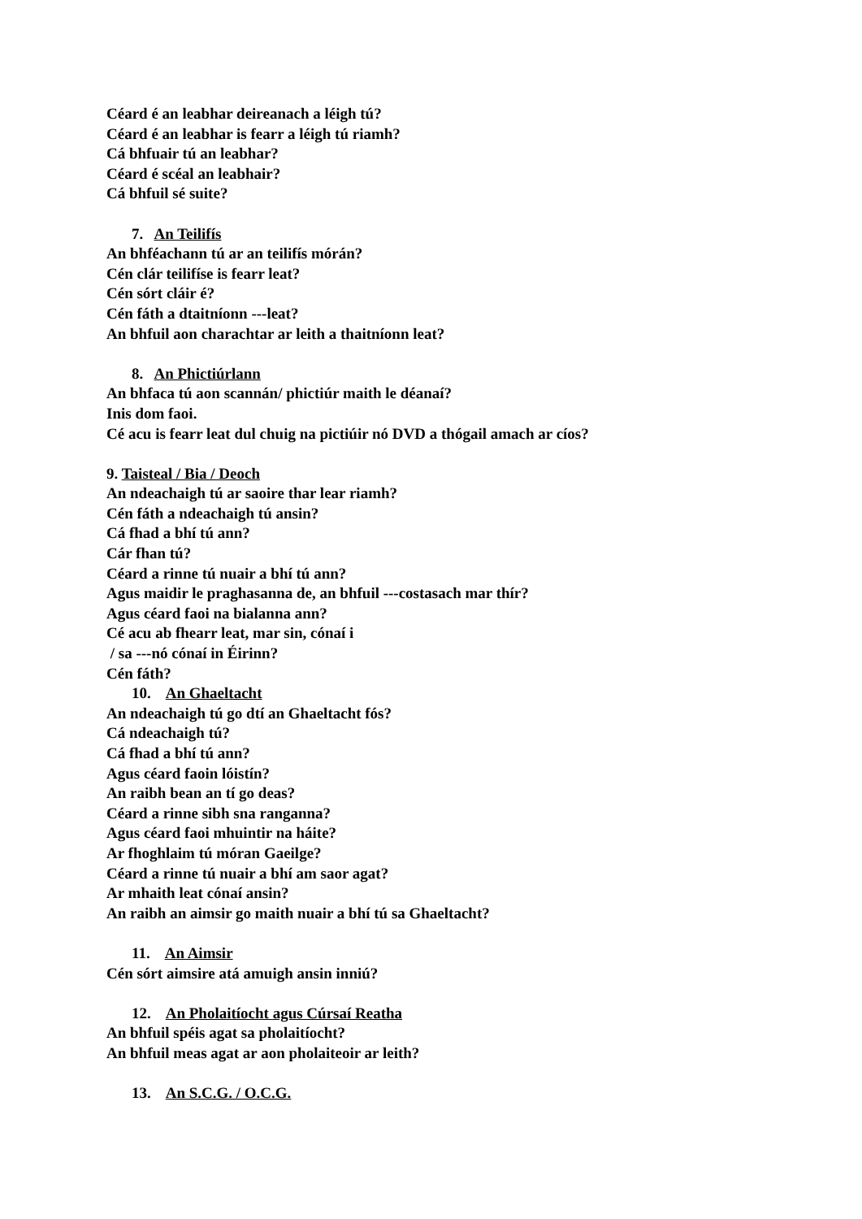Céard é an leabhar deireanach a léigh tú?
Céard é an leabhar is fearr a léigh tú riamh?
Cá bhfuair tú an leabhar?
Céard é scéal an leabhair?
Cá bhfuil sé suite?
7. An Teilifís
An bhféachann tú ar an teilifís mórán?
Cén clár teilifíse is fearr leat?
Cén sórt cláir é?
Cén fáth a dtaitníonn ---leat?
An bhfuil aon charachtar ar leith a thaitníonn leat?
8. An Phictiúrlann
An bhfaca tú aon scannán/ phictiúr maith le déanaí?
Inis dom faoi.
Cé acu is fearr leat dul chuig na pictiúir nó DVD a thógail amach ar cíos?
9. Taisteal / Bia / Deoch
An ndeachaigh tú ar saoire thar lear riamh?
Cén fáth a ndeachaigh tú ansin?
Cá fhad a bhí tú ann?
Cár fhan tú?
Céard a rinne tú nuair a bhí tú ann?
Agus maidir le praghasanna de, an bhfuil ---costasach mar thír?
Agus céard faoi na bialanna ann?
Cé acu ab fhearr leat, mar sin, cónaí i
/ sa ---nó cónaí in Éirinn?
Cén fáth?
10. An Ghaeltacht
An ndeachaigh tú go dtí an Ghaeltacht fós?
Cá ndeachaigh tú?
Cá fhad a bhí tú ann?
Agus céard faoin lóistín?
An raibh bean an tí go deas?
Céard a rinne sibh sna ranganna?
Agus céard faoi mhuintir na háite?
Ar fhoghlaim tú móran Gaeilge?
Céard a rinne tú nuair a bhí am saor agat?
Ar mhaith leat cónaí ansin?
An raibh an aimsir go maith nuair a bhí tú sa Ghaeltacht?
11. An Aimsir
Cén sórt aimsire atá amuigh ansin inniú?
12. An Pholaitíocht agus Cúrsaí Reatha
An bhfuil spéis agat sa pholaitíocht?
An bhfuil meas agat ar aon pholaiteoir ar leith?
13. An S.C.G. / O.C.G.